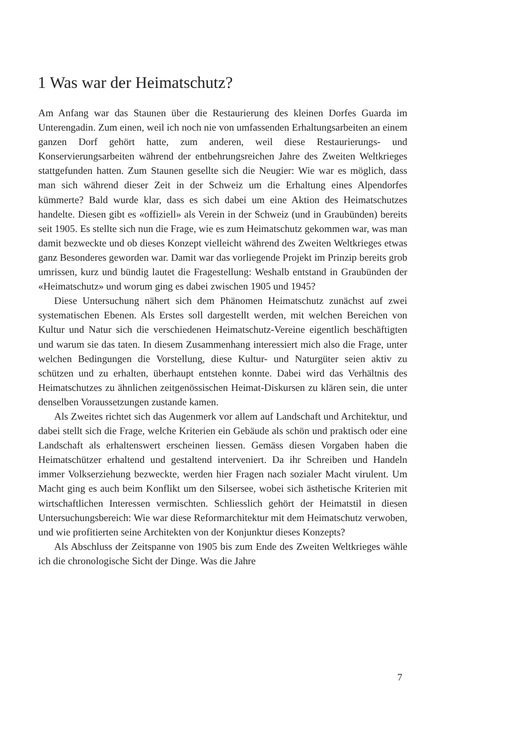1 Was war der Heimatschutz?
Am Anfang war das Staunen über die Restaurierung des kleinen Dorfes Guarda im Unterengadin. Zum einen, weil ich noch nie von umfassenden Erhaltungsarbeiten an einem ganzen Dorf gehört hatte, zum anderen, weil diese Restaurierungs- und Konservierungsarbeiten während der entbehrungsreichen Jahre des Zweiten Weltkrieges stattgefunden hatten. Zum Staunen gesellte sich die Neugier: Wie war es möglich, dass man sich während dieser Zeit in der Schweiz um die Erhaltung eines Alpendorfes kümmerte? Bald wurde klar, dass es sich dabei um eine Aktion des Heimatschutzes handelte. Diesen gibt es «offiziell» als Verein in der Schweiz (und in Graubünden) bereits seit 1905. Es stellte sich nun die Frage, wie es zum Heimatschutz gekommen war, was man damit bezweckte und ob dieses Konzept vielleicht während des Zweiten Weltkrieges etwas ganz Besonderes geworden war. Damit war das vorliegende Projekt im Prinzip bereits grob umrissen, kurz und bündig lautet die Fragestellung: Weshalb entstand in Graubünden der «Heimatschutz» und worum ging es dabei zwischen 1905 und 1945?
Diese Untersuchung nähert sich dem Phänomen Heimatschutz zunächst auf zwei systematischen Ebenen. Als Erstes soll dargestellt werden, mit welchen Bereichen von Kultur und Natur sich die verschiedenen Heimatschutz-Vereine eigentlich beschäftigten und warum sie das taten. In diesem Zusammenhang interessiert mich also die Frage, unter welchen Bedingungen die Vorstellung, diese Kultur- und Naturgüter seien aktiv zu schützen und zu erhalten, überhaupt entstehen konnte. Dabei wird das Verhältnis des Heimatschutzes zu ähnlichen zeitgenössischen Heimat-Diskursen zu klären sein, die unter denselben Voraussetzungen zustande kamen.
Als Zweites richtet sich das Augenmerk vor allem auf Landschaft und Architektur, und dabei stellt sich die Frage, welche Kriterien ein Gebäude als schön und praktisch oder eine Landschaft als erhaltenswert erscheinen liessen. Gemäss diesen Vorgaben haben die Heimatschützer erhaltend und gestaltend interveniert. Da ihr Schreiben und Handeln immer Volkserziehung bezweckte, werden hier Fragen nach sozialer Macht virulent. Um Macht ging es auch beim Konflikt um den Silsersee, wobei sich ästhetische Kriterien mit wirtschaftlichen Interessen vermischten. Schliesslich gehört der Heimatstil in diesen Untersuchungsbereich: Wie war diese Reformarchitektur mit dem Heimatschutz verwoben, und wie profitierten seine Architekten von der Konjunktur dieses Konzepts?
Als Abschluss der Zeitspanne von 1905 bis zum Ende des Zweiten Weltkrieges wähle ich die chronologische Sicht der Dinge. Was die Jahre
7